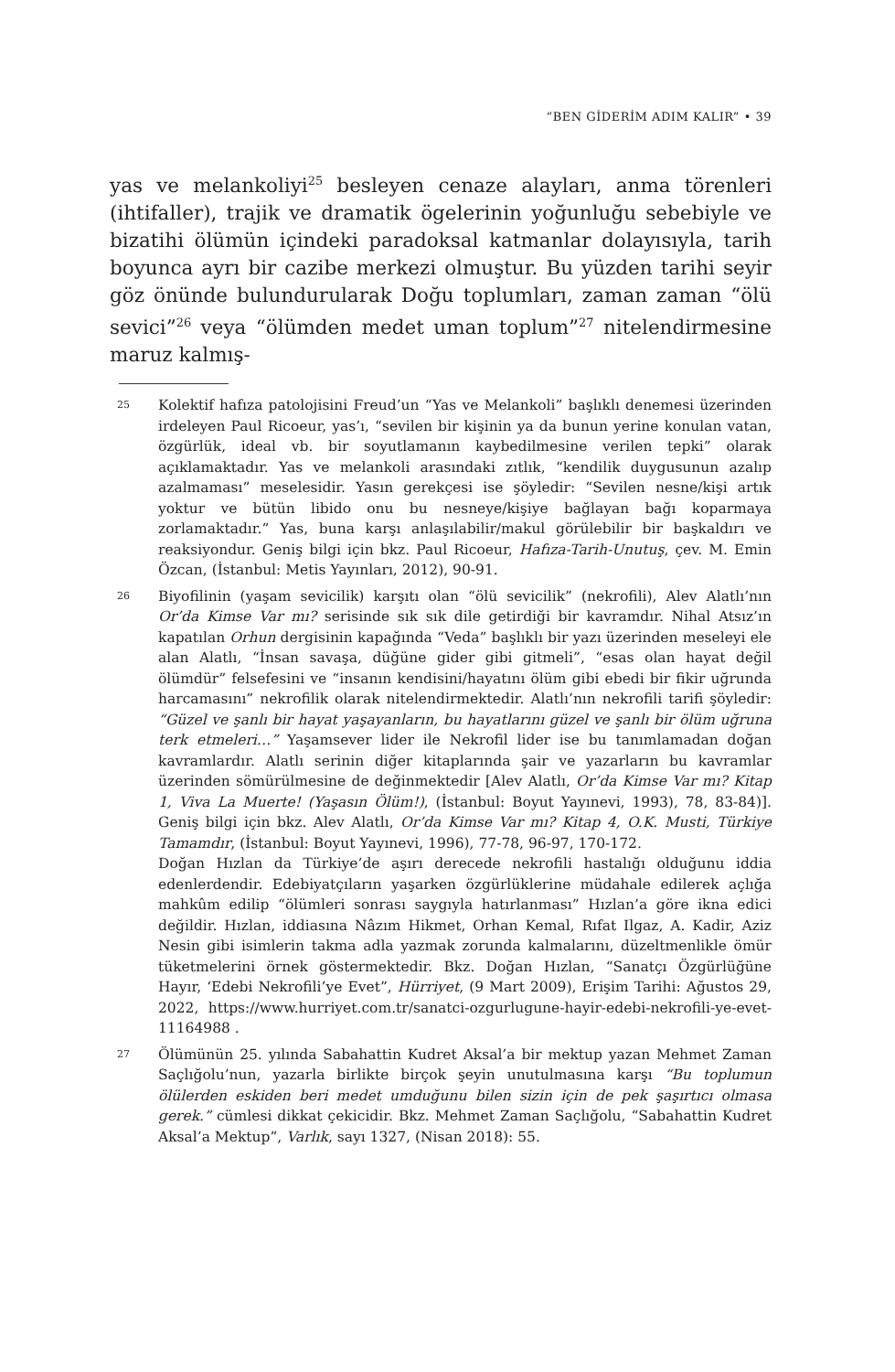“BEN GİDERİM ADIM KALIR” • 39
yas ve melankoliyi<sup>25</sup> besleyen cenaze alayları, anma törenleri (ihtifaller), trajik ve dramatik ögelerinin yoğunluğu sebebiyle ve bizatihi ölümün içindeki paradoksal katmanlar dolayısıyla, tarih boyunca ayrı bir cazibe merkezi olmuştur. Bu yüzden tarihi seyir göz önünde bulundurularak Doğu toplumları, zaman zaman “ölü sevici”<sup>26</sup> veya “ölümden medet uman toplum”<sup>27</sup> nitelendirmesine maruz kalmış-
25
Kolektif hafıza patolojisini Freud’un “Yas ve Melankoli” başlıklı denemesi üzerinden irdeleyen Paul Ricoeur, yas’ı, “sevilen bir kişinin ya da bunun yerine konulan vatan, özgürlük, ideal vb. bir soyutlamanın kaybedilmesine verilen tepki” olarak açıklamaktadır. Yas ve melankoli arasındaki zıtlık, “kendilik duygusunun azalıp azalmaması” meselesidir. Yasın gerekçesi ise şöyledir: “Sevilen nesne/kişi artık yoktur ve bütün libido onu bu nesneye/kişiye bağlayan bağı koparmaya zorlamaktadır.” Yas, buna karşı anlaşılabilir/makul görülebilir bir başkaldırı ve reaksiyondur. Geniş bilgi için bkz. Paul Ricoeur, Hafıza-Tarih-Unutuş, çev. M. Emin Özcan, (İstanbul: Metis Yayınları, 2012), 90-91.
26
Biyofilinin (yaşam sevicilik) karşıtı olan “ölü sevicilik” (nekrofili), Alev Alatlı’nın Or’da Kimse Var mı? serisinde sık sık dile getirdiği bir kavramdır. Nihal Atsız’ın kapatılan Orhun dergisinin kapağında “Veda” başlıklı bir yazı üzerinden meseleyi ele alan Alatlı, “İnsan savaşa, düğüne gider gibi gitmeli”, “esas olan hayat değil ölümdür” felsefesini ve “insanın kendisini/hayatını ölüm gibi ebedi bir fikir uğrunda harcamasını” nekrofilik olarak nitelendirmektedir. Alatlı’nın nekrofili tarifi şöyledir: “Güzel ve şanlı bir hayat yaşayanların, bu hayatlarını güzel ve şanlı bir ölüm uğruna terk etmeleri…” Yaşamsever lider ile Nekrofil lider ise bu tanımlamadan doğan kavramlardır. Alatlı serinin diğer kitaplarında şair ve yazarların bu kavramlar üzerinden sömürülmesine de değinmektedir [Alev Alatlı, Or’da Kimse Var mı? Kitap 1, Viva La Muerte! (Yaşasın Ölüm!), (İstanbul: Boyut Yayınevi, 1993), 78, 83-84)]. Geniş bilgi için bkz. Alev Alatlı, Or’da Kimse Var mı? Kitap 4, O.K. Musti, Türkiye Tamamdır, (İstanbul: Boyut Yayınevi, 1996), 77-78, 96-97, 170-172.
Doğan Hızlan da Türkiye’de aşırı derecede nekrofili hastalığı olduğunu iddia edenlerdendir. Edebiyatçıların yaşarken özgürlüklerine müdahale edilerek açlığa mahkûm edilip “ölümleri sonrası saygıyla hatırlanması” Hızlan’a göre ikna edici değildir. Hızlan, iddiasına Nâzım Hikmet, Orhan Kemal, Rıfat Ilgaz, A. Kadir, Aziz Nesin gibi isimlerin takma adla yazmak zorunda kalmalarını, düzeltmenlikle ömür tüketmelerini örnek göstermektedir. Bkz. Doğan Hızlan, “Sanatçı Özgürlüğüne Hayır, ‘Edebi Nekrofili’ye Evet”, Hürriyet, (9 Mart 2009), Erişim Tarihi: Ağustos 29, 2022, https://www.hurriyet.com.tr/sanatci-ozgurlugune-hayir-edebi-nekrofili-ye-evet-11164988 .
27
Ölümünün 25. yılında Sabahattin Kudret Aksal’a bir mektup yazan Mehmet Zaman Saçlığolu’nun, yazarla birlikte birçok şeyin unutulmasına karşı “Bu toplumun ölülerden eskiden beri medet umduğunu bilen sizin için de pek şaşırtıcı olmasa gerek.” cümlesi dikkat çekicidir. Bkz. Mehmet Zaman Saçlığolu, “Sabahattin Kudret Aksal’a Mektup”, Varlık, sayı 1327, (Nisan 2018): 55.